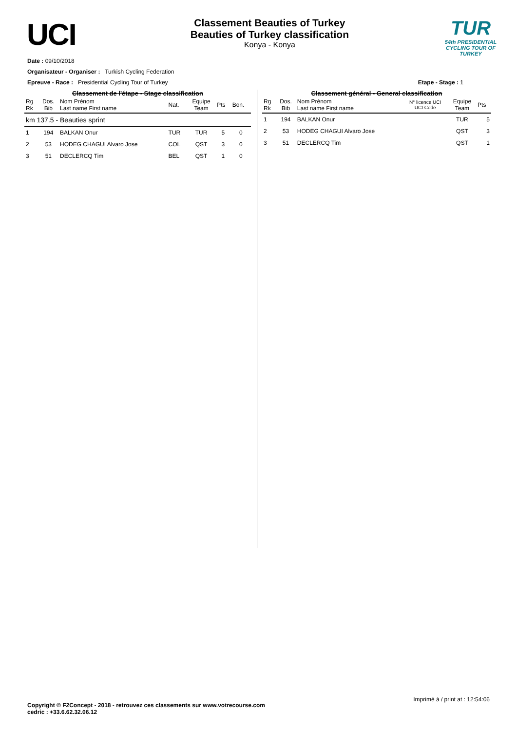UCI
Classement Beauties of Turkey
Beauties of Turkey classification
Konya - Konya
TUR
54th PRESIDENTIAL
CYCLING TOUR OF TURKEY
Date : 09/10/2018
Organisateur - Organiser : Turkish Cycling Federation
Epreuve - Race : Presidential Cycling Tour of Turkey Etape - Stage : 1
Classement de l'étape - Stage classification
| Rg Rk | Dos. Bib | Nom Prénom Last name First name | Nat. | Equipe Team | Pts | Bon. |
| --- | --- | --- | --- | --- | --- | --- |
| km 137.5 - Beauties sprint | | | | | | |
| 1 | 194 | BALKAN Onur | TUR | TUR | 5 | 0 |
| 2 | 53 | HODEG CHAGUI Alvaro Jose | COL | QST | 3 | 0 |
| 3 | 51 | DECLERCQ Tim | BEL | QST | 1 | 0 |
Classement général - General classification
| Rg Rk | Dos. Bib | Nom Prénom Last name First name | N° licence UCI UCI Code | Equipe Team | Pts |
| --- | --- | --- | --- | --- | --- |
| 1 | 194 | BALKAN Onur | | TUR | 5 |
| 2 | 53 | HODEG CHAGUI Alvaro Jose | | QST | 3 |
| 3 | 51 | DECLERCQ Tim | | QST | 1 |
Imprimé à / print at : 12:54:06
Copyright © F2Concept - 2018 - retrouvez ces classements sur www.votrecourse.com
cedric : +33.6.62.32.06.12